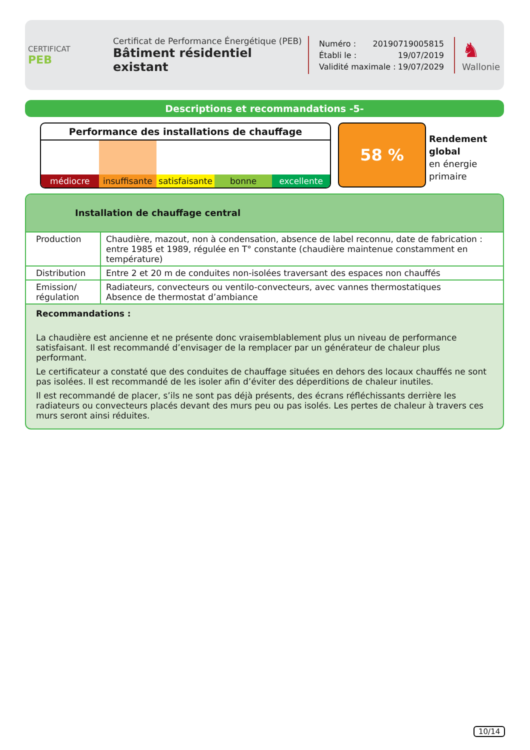CERTIFICAT
PEB
Certificat de Performance Énergétique (PEB)
Bâtiment résidentiel existant
Numéro : 20190719005815
Établi le : 19/07/2019
Validité maximale : 19/07/2029
♞
Wallonie
Descriptions et recommandations -5-
Performance des installations de chauffage
médiocre insuffisante satisfaisante bonne excellente
58 %
Rendement
global
en énergie
primaire
Installation de chauffage central
| Production | Chaudière, mazout, non à condensation, absence de label reconnu, date de fabrication : entre 1985 et 1989, régulée en T° constante (chaudière maintenue constamment en température) |
| Distribution | Entre 2 et 20 m de conduites non-isolées traversant des espaces non chauffés |
| Emission/ régulation | Radiateurs, convecteurs ou ventilo-convecteurs, avec vannes thermostatiques Absence de thermostat d’ambiance |
Recommandations :
La chaudière est ancienne et ne présente donc vraisemblablement plus un niveau de performance satisfaisant. Il est recommandé d’envisager de la remplacer par un générateur de chaleur plus performant.
Le certificateur a constaté que des conduites de chauffage situées en dehors des locaux chauffés ne sont pas isolées. Il est recommandé de les isoler afin d’éviter des déperditions de chaleur inutiles.
Il est recommandé de placer, s’ils ne sont pas déjà présents, des écrans réfléchissants derrière les radiateurs ou convecteurs placés devant des murs peu ou pas isolés. Les pertes de chaleur à travers ces murs seront ainsi réduites.
10/14